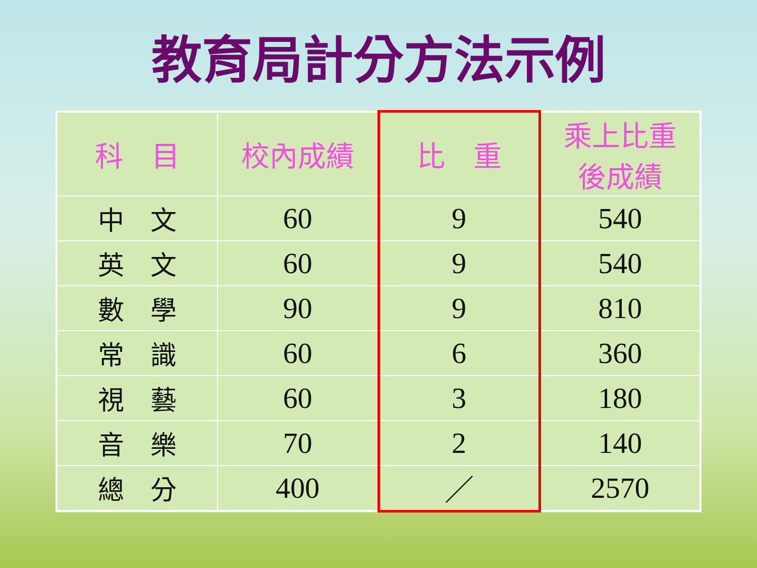教育局計分方法示例
| 科 目 | 校內成績 | 比 重 | 乘上比重 後成績 |
| --- | --- | --- | --- |
| 中 文 | 60 | 9 | 540 |
| 英 文 | 60 | 9 | 540 |
| 數 學 | 90 | 9 | 810 |
| 常 識 | 60 | 6 | 360 |
| 視 藝 | 60 | 3 | 180 |
| 音 樂 | 70 | 2 | 140 |
| 總 分 | 400 | ／ | 2570 |